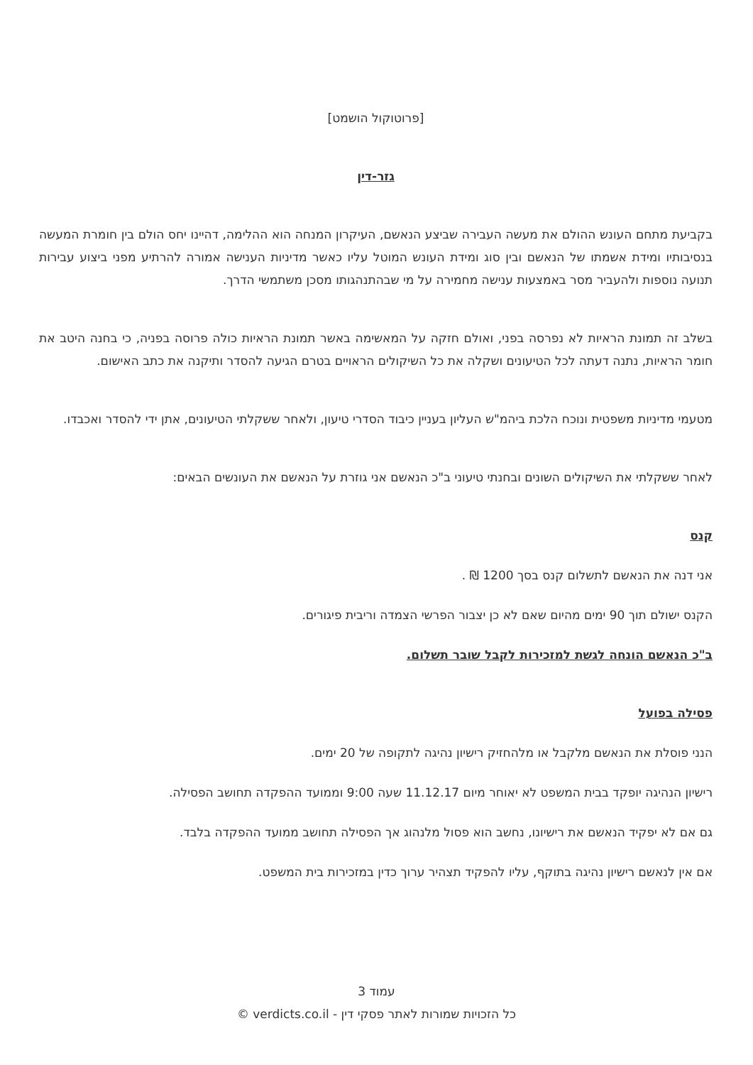[פרוטוקול הושמט]
גזר-דין
בקביעת מתחם העונש ההולם את מעשה העבירה שביצע הנאשם, העיקרון המנחה הוא ההלימה, דהיינו יחס הולם בין חומרת המעשה בנסיבותיו ומידת אשמתו של הנאשם ובין סוג ומידת העונש המוטל עליו כאשר מדיניות הענישה אמורה להרתיע מפני ביצוע עבירות תנועה נוספות ולהעביר מסר באמצעות ענישה מחמירה על מי שבהתנהגותו מסכן משתמשי הדרך.
בשלב זה תמונת הראיות לא נפרסה בפני, ואולם חזקה על המאשימה באשר תמונת הראיות כולה פרוסה בפניה, כי בחנה היטב את חומר הראיות, נתנה דעתה לכל הטיעונים ושקלה את כל השיקולים הראויים בטרם הגיעה להסדר ותיקנה את כתב האישום.
מטעמי מדיניות משפטית ונוכח הלכת ביהמ"ש העליון בעניין כיבוד הסדרי טיעון, ולאחר ששקלתי הטיעונים, אתן ידי להסדר ואכבדו.
לאחר ששקלתי את השיקולים השונים ובחנתי טיעוני ב"כ הנאשם אני גוזרת על הנאשם את העונשים הבאים:
קנס
אני דנה את הנאשם לתשלום קנס בסך 1200 ₪ .
הקנס ישולם תוך 90 ימים מהיום שאם לא כן יצבור הפרשי הצמדה וריבית פיגורים.
ב"כ הנאשם הונחה לגשת למזכירות לקבל שובר תשלום.
פסילה בפועל
הנני פוסלת את הנאשם מלקבל או מלהחזיק רישיון נהיגה לתקופה של 20 ימים.
רישיון הנהיגה יופקד בבית המשפט לא יאוחר מיום 11.12.17 שעה 9:00 וממועד ההפקדה תחושב הפסילה.
גם אם לא יפקיד הנאשם את רישיונו, נחשב הוא פסול מלנהוג אך הפסילה תחושב ממועד ההפקדה בלבד.
אם אין לנאשם רישיון נהיגה בתוקף, עליו להפקיד תצהיר ערוך כדין במזכירות בית המשפט.
עמוד 3
כל הזכויות שמורות לאתר פסקי דין - verdicts.co.il ©